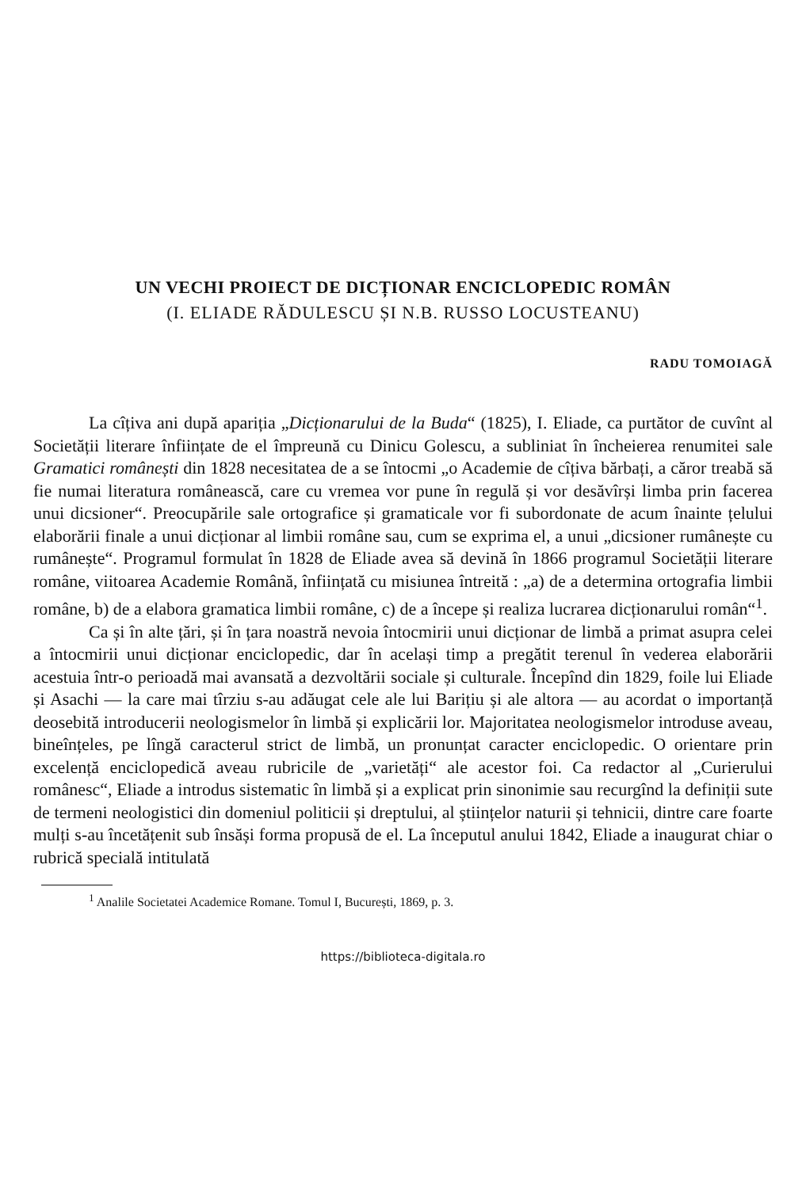UN VECHI PROIECT DE DICȚIONAR ENCICLOPEDIC ROMÂN
(I. ELIADE RĂDULESCU ȘI N.B. RUSSO LOCUSTEANU)
RADU TOMOIAGĂ
La cîțiva ani după apariția „Dicționarului de la Buda“ (1825), I. Eliade, ca purtător de cuvînt al Societății literare înființate de el împreună cu Dinicu Golescu, a subliniat în încheierea renumitei sale Gramatici românești din 1828 necesitatea de a se întocmi „o Academie de cîțiva bărbați, a căror treabă să fie numai literatura românească, care cu vremea vor pune în regulă și vor desăvîrși limba prin facerea unui dicsioner“. Preocupările sale ortografice și gramaticale vor fi subordonate de acum înainte țelului elaborării finale a unui dicționar al limbii române sau, cum se exprima el, a unui „dicsioner rumânește cu rumânește“. Programul formulat în 1828 de Eliade avea să devină în 1866 programul Societății literare române, viitoarea Academie Română, înființată cu misiunea întreită : „a) de a determina ortografia limbii române, b) de a elabora gramatica limbii române, c) de a începe și realiza lucrarea dicționarului român“<sup>1</sup>.
Ca și în alte țări, și în țara noastră nevoia întocmirii unui dicționar de limbă a primat asupra celei a întocmirii unui dicționar enciclopedic, dar în același timp a pregătit terenul în vederea elaborării acestuia într-o perioadă mai avansată a dezvoltării sociale și culturale. Începînd din 1829, foile lui Eliade și Asachi — la care mai tîrziu s-au adăugat cele ale lui Barițiu și ale altora — au acordat o importanță deosebită introducerii neologismelor în limbă și explicării lor. Majoritatea neologismelor introduse aveau, bineînțeles, pe lîngă caracterul strict de limbă, un pronunțat caracter enciclopedic. O orientare prin excelență enciclopedică aveau rubricile de „varietăți“ ale acestor foi. Ca redactor al „Curierului românesc“, Eliade a introdus sistematic în limbă și a explicat prin sinonimie sau recurgînd la definiții sute de termeni neologistici din domeniul politicii și dreptului, al științelor naturii și tehnicii, dintre care foarte mulți s-au încetățenit sub însăși forma propusă de el. La începutul anului 1842, Eliade a inaugurat chiar o rubrică specială intitulată
<sup>1</sup> Analile Societatei Academice Romane. Tomul I, București, 1869, p. 3.
https://biblioteca-digitala.ro